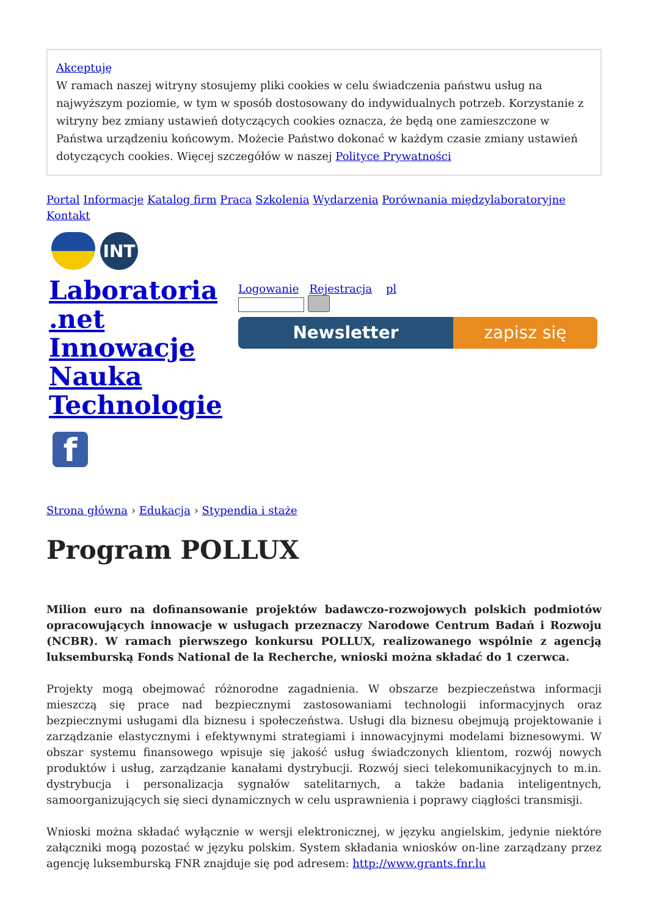Akceptuję
W ramach naszej witryny stosujemy pliki cookies w celu świadczenia państwu usług na najwyższym poziomie, w tym w sposób dostosowany do indywidualnych potrzeb. Korzystanie z witryny bez zmiany ustawień dotyczących cookies oznacza, że będą one zamieszczone w Państwa urządzeniu końcowym. Możecie Państwo dokonać w każdym czasie zmiany ustawień dotyczących cookies. Więcej szczegółów w naszej Polityce Prywatności
Portal Informacje Katalog firm Praca Szkolenia Wydarzenia Porównania międzylaboratoryjne Kontakt
INT
Laboratoria .net Innowacje Nauka Technologie
Logowanie Rejestracja pl
Newsletter zapisz się
f
Strona główna › Edukacja › Stypendia i staże
Program POLLUX
Milion euro na dofinansowanie projektów badawczo-rozwojowych polskich podmiotów opracowujących innowacje w usługach przeznaczy Narodowe Centrum Badań i Rozwoju (NCBR). W ramach pierwszego konkursu POLLUX, realizowanego wspólnie z agencją luksemburską Fonds National de la Recherche, wnioski można składać do 1 czerwca.
Projekty mogą obejmować różnorodne zagadnienia. W obszarze bezpieczeństwa informacji mieszczą się prace nad bezpiecznymi zastosowaniami technologii informacyjnych oraz bezpiecznymi usługami dla biznesu i społeczeństwa. Usługi dla biznesu obejmują projektowanie i zarządzanie elastycznymi i efektywnymi strategiami i innowacyjnymi modelami biznesowymi. W obszar systemu finansowego wpisuje się jakość usług świadczonych klientom, rozwój nowych produktów i usług, zarządzanie kanałami dystrybucji. Rozwój sieci telekomunikacyjnych to m.in. dystrybucja i personalizacja sygnałów satelitarnych, a także badania inteligentnych, samoorganizujących się sieci dynamicznych w celu usprawnienia i poprawy ciągłości transmisji.
Wnioski można składać wyłącznie w wersji elektronicznej, w języku angielskim, jedynie niektóre załączniki mogą pozostać w języku polskim. System składania wniosków on-line zarządzany przez agencję luksemburską FNR znajduje się pod adresem: http://www.grants.fnr.lu